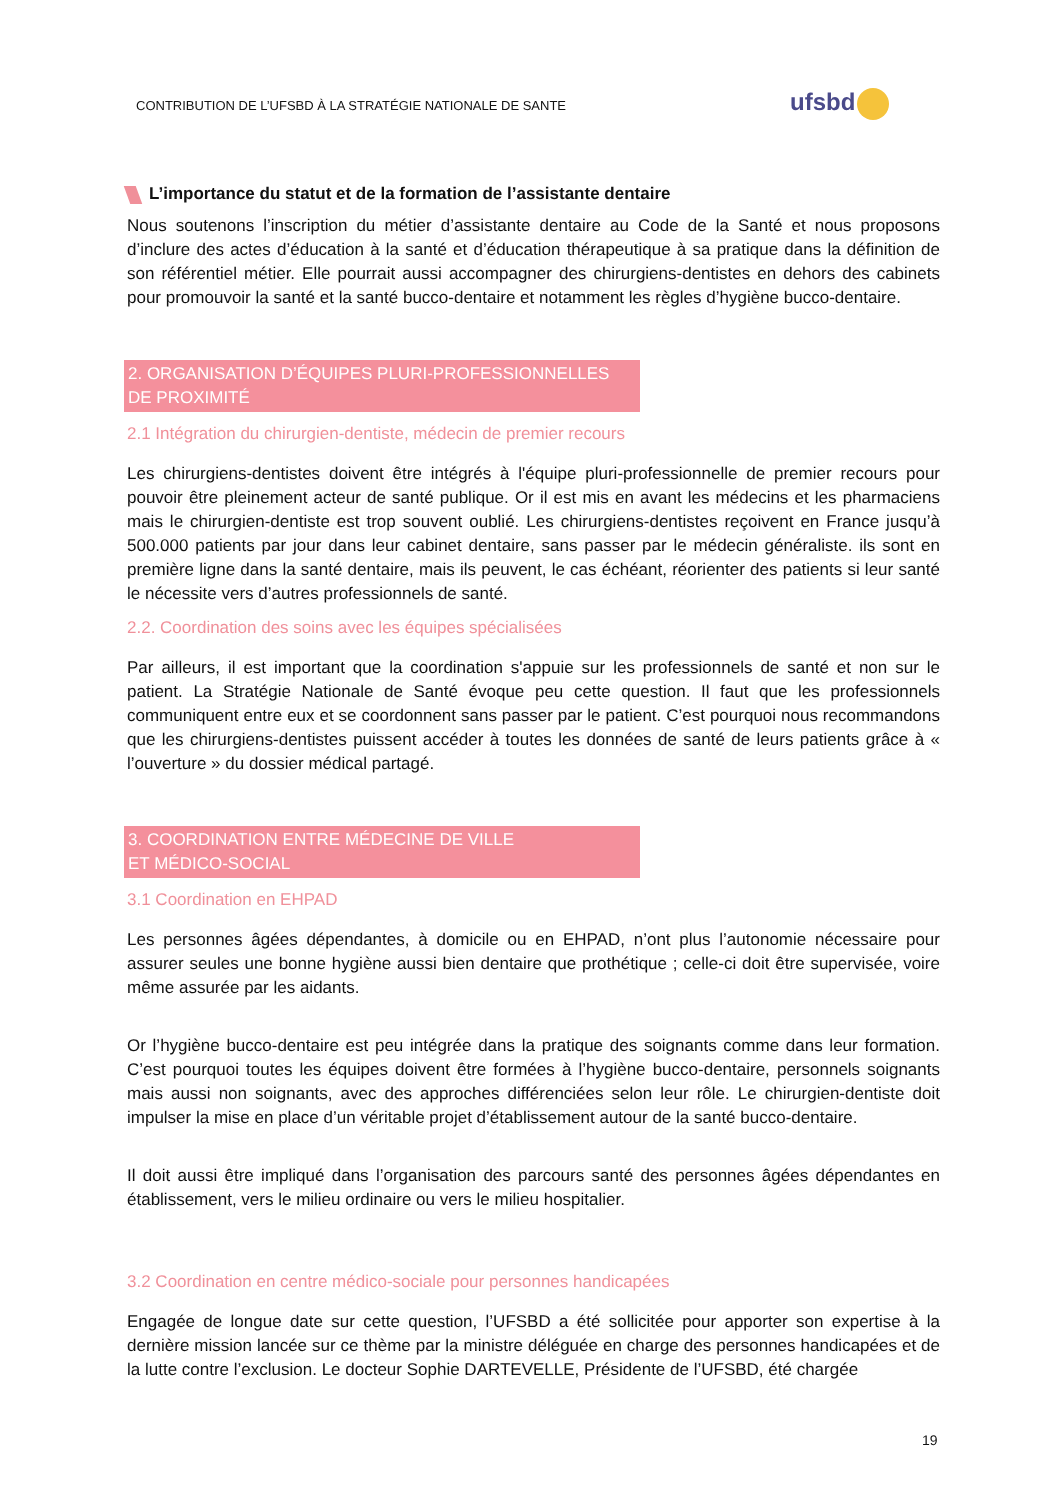CONTRIBUTION DE L’UFSBD À LA STRATÉGIE NATIONALE DE SANTE
ufsbd
L’importance du statut et de la formation de l’assistante dentaire
Nous soutenons l’inscription du métier d’assistante dentaire au Code de la Santé et nous proposons d’inclure des actes d’éducation à la santé et d’éducation thérapeutique à sa pratique dans la définition de son référentiel métier. Elle pourrait aussi accompagner des chirurgiens-dentistes en dehors des cabinets pour promouvoir la santé et la santé bucco-dentaire et notamment les règles d’hygiène bucco-dentaire.
2. ORGANISATION D’ÉQUIPES PLURI-PROFESSIONNELLES
DE PROXIMITÉ
2.1 Intégration du chirurgien-dentiste, médecin de premier recours
Les chirurgiens-dentistes doivent être intégrés à l'équipe pluri-professionnelle de premier recours pour pouvoir être pleinement acteur de santé publique. Or il est mis en avant les médecins et les pharmaciens mais le chirurgien-dentiste est trop souvent oublié. Les chirurgiens-dentistes reçoivent en France jusqu’à 500.000 patients par jour dans leur cabinet dentaire, sans passer par le médecin généraliste. ils sont en première ligne dans la santé dentaire, mais ils peuvent, le cas échéant, réorienter des patients si leur santé le nécessite vers d’autres professionnels de santé.
2.2. Coordination des soins avec les équipes spécialisées
Par ailleurs, il est important que la coordination s'appuie sur les professionnels de santé et non sur le patient. La Stratégie Nationale de Santé évoque peu cette question. Il faut que les professionnels communiquent entre eux et se coordonnent sans passer par le patient. C’est pourquoi nous recommandons que les chirurgiens-dentistes puissent accéder à toutes les données de santé de leurs patients grâce à « l’ouverture » du dossier médical partagé.
3. COORDINATION ENTRE MÉDECINE DE VILLE
ET MÉDICO-SOCIAL
3.1 Coordination en EHPAD
Les personnes âgées dépendantes, à domicile ou en EHPAD, n’ont plus l’autonomie nécessaire pour assurer seules une bonne hygiène aussi bien dentaire que prothétique ; celle-ci doit être supervisée, voire même assurée par les aidants.
Or l’hygiène bucco-dentaire est peu intégrée dans la pratique des soignants comme dans leur formation. C’est pourquoi toutes les équipes doivent être formées à l’hygiène bucco-dentaire, personnels soignants mais aussi non soignants, avec des approches différenciées selon leur rôle. Le chirurgien-dentiste doit impulser la mise en place d’un véritable projet d’établissement autour de la santé bucco-dentaire.
Il doit aussi être impliqué dans l’organisation des parcours santé des personnes âgées dépendantes en établissement, vers le milieu ordinaire ou vers le milieu hospitalier.
3.2 Coordination en centre médico-sociale pour personnes handicapées
Engagée de longue date sur cette question, l’UFSBD a été sollicitée pour apporter son expertise à la dernière mission lancée sur ce thème par la ministre déléguée en charge des personnes handicapées et de la lutte contre l’exclusion. Le docteur Sophie DARTEVELLE, Présidente de l’UFSBD, été chargée
19